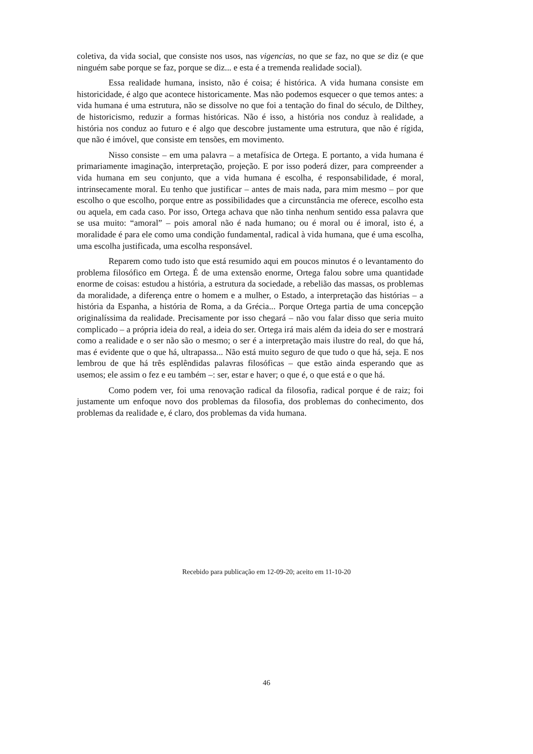coletiva, da vida social, que consiste nos usos, nas vigencias, no que se faz, no que se diz (e que ninguém sabe porque se faz, porque se diz... e esta é a tremenda realidade social).
Essa realidade humana, insisto, não é coisa; é histórica. A vida humana consiste em historicidade, é algo que acontece historicamente. Mas não podemos esquecer o que temos antes: a vida humana é uma estrutura, não se dissolve no que foi a tentação do final do século, de Dilthey, de historicismo, reduzir a formas históricas. Não é isso, a história nos conduz à realidade, a história nos conduz ao futuro e é algo que descobre justamente uma estrutura, que não é rígida, que não é imóvel, que consiste em tensões, em movimento.
Nisso consiste – em uma palavra – a metafísica de Ortega. E portanto, a vida humana é primariamente imaginação, interpretação, projeção. E por isso poderá dizer, para compreender a vida humana em seu conjunto, que a vida humana é escolha, é responsabilidade, é moral, intrinsecamente moral. Eu tenho que justificar – antes de mais nada, para mim mesmo – por que escolho o que escolho, porque entre as possibilidades que a circunstância me oferece, escolho esta ou aquela, em cada caso. Por isso, Ortega achava que não tinha nenhum sentido essa palavra que se usa muito: “amoral” – pois amoral não é nada humano; ou é moral ou é imoral, isto é, a moralidade é para ele como uma condição fundamental, radical à vida humana, que é uma escolha, uma escolha justificada, uma escolha responsável.
Reparem como tudo isto que está resumido aqui em poucos minutos é o levantamento do problema filosófico em Ortega. É de uma extensão enorme, Ortega falou sobre uma quantidade enorme de coisas: estudou a história, a estrutura da sociedade, a rebelião das massas, os problemas da moralidade, a diferença entre o homem e a mulher, o Estado, a interpretação das histórias – a história da Espanha, a história de Roma, a da Grécia... Porque Ortega partia de uma concepção originalíssima da realidade. Precisamente por isso chegará – não vou falar disso que seria muito complicado – a própria ideia do real, a ideia do ser. Ortega irá mais além da ideia do ser e mostrará como a realidade e o ser não são o mesmo; o ser é a interpretação mais ilustre do real, do que há, mas é evidente que o que há, ultrapassa... Não está muito seguro de que tudo o que há, seja. E nos lembrou de que há três esplêndidas palavras filosóficas – que estão ainda esperando que as usemos; ele assim o fez e eu também –: ser, estar e haver; o que é, o que está e o que há.
Como podem ver, foi uma renovação radical da filosofia, radical porque é de raiz; foi justamente um enfoque novo dos problemas da filosofia, dos problemas do conhecimento, dos problemas da realidade e, é claro, dos problemas da vida humana.
Recebido para publicação em 12-09-20; aceito em 11-10-20
46